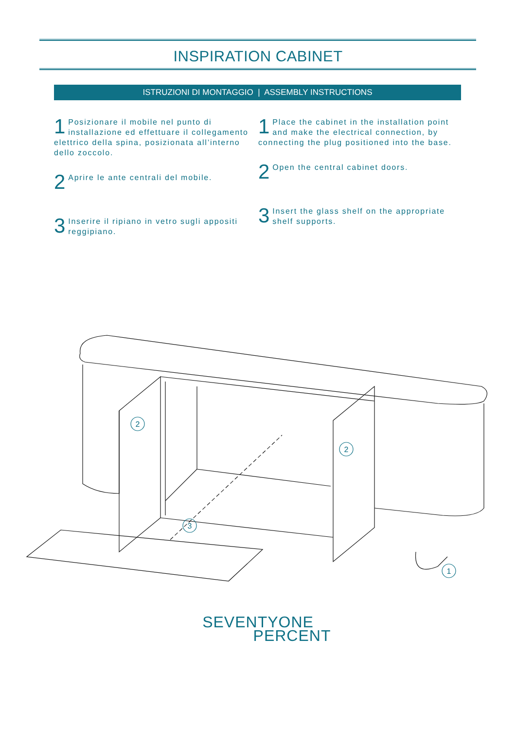INSPIRATION CABINET
ISTRUZIONI DI MONTAGGIO | ASSEMBLY INSTRUCTIONS
1 Posizionare il mobile nel punto di installazione ed effettuare il collegamento elettrico della spina, posizionata all’interno dello zoccolo.
2 Aprire le ante centrali del mobile.
3 Inserire il ripiano in vetro sugli appositi reggipiano.
1 Place the cabinet in the installation point and make the electrical connection, by connecting the plug positioned into the base.
2 Open the central cabinet doors.
3 Insert the glass shelf on the appropriate shelf supports.
2
2
3
1
SEVENTYONE
PERCENT